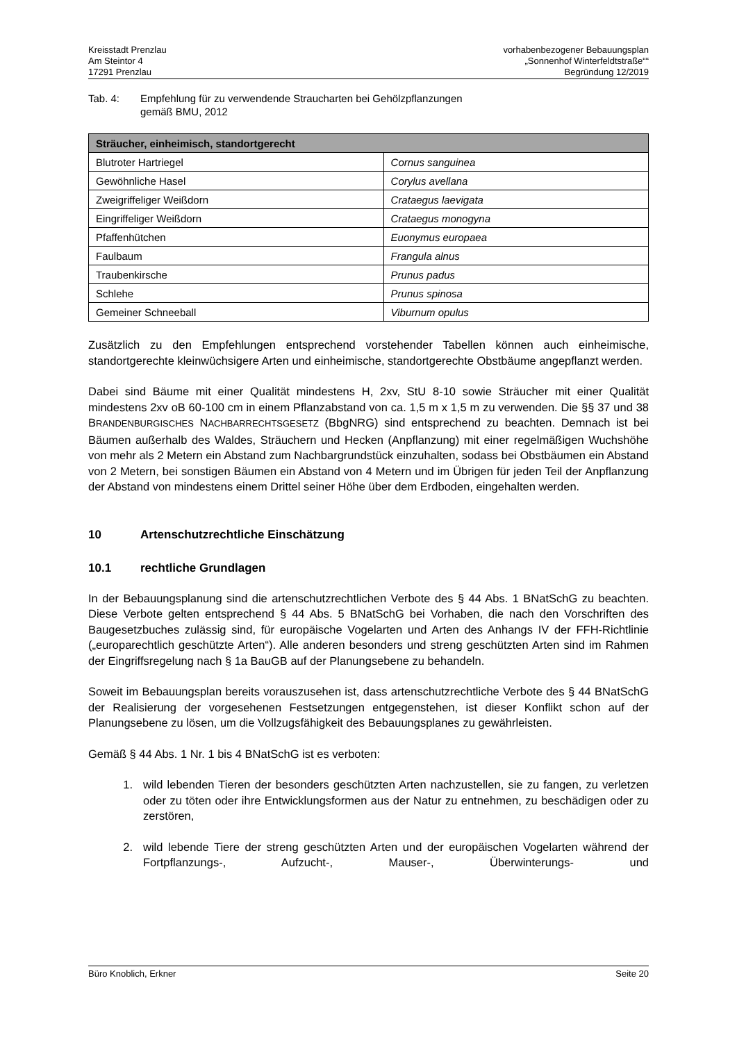Kreisstadt Prenzlau
Am Steintor 4
17291 Prenzlau
vorhabenbezogener Bebauungsplan
„Sonnenhof Winterfeldtstraße““
Begründung 12/2019
Tab. 4: Empfehlung für zu verwendende Straucharten bei Gehölzpflanzungen
gemäß BMU, 2012
| Sträucher, einheimisch, standortgerecht | |
| --- | --- |
| Blutroter Hartriegel | Cornus sanguinea |
| Gewöhnliche Hasel | Corylus avellana |
| Zweigriffeliger Weißdorn | Crataegus laevigata |
| Eingriffeliger Weißdorn | Crataegus monogyna |
| Pfaffenhütchen | Euonymus europaea |
| Faulbaum | Frangula alnus |
| Traubenkirsche | Prunus padus |
| Schlehe | Prunus spinosa |
| Gemeiner Schneeball | Viburnum opulus |
Zusätzlich zu den Empfehlungen entsprechend vorstehender Tabellen können auch einheimische, standortgerechte kleinwüchsigere Arten und einheimische, standortgerechte Obstbäume angepflanzt werden.
Dabei sind Bäume mit einer Qualität mindestens H, 2xv, StU 8-10 sowie Sträucher mit einer Qualität mindestens 2xv oB 60-100 cm in einem Pflanzabstand von ca. 1,5 m x 1,5 m zu verwenden. Die §§ 37 und 38 BRANDENBURGISCHES NACHBARRECHTSGESETZ (BbgNRG) sind entsprechend zu beachten. Demnach ist bei Bäumen außerhalb des Waldes, Sträuchern und Hecken (Anpflanzung) mit einer regelmäßigen Wuchshöhe von mehr als 2 Metern ein Abstand zum Nachbargrundstück einzuhalten, sodass bei Obstbäumen ein Abstand von 2 Metern, bei sonstigen Bäumen ein Abstand von 4 Metern und im Übrigen für jeden Teil der Anpflanzung der Abstand von mindestens einem Drittel seiner Höhe über dem Erdboden, eingehalten werden.
10 Artenschutzrechtliche Einschätzung
10.1 rechtliche Grundlagen
In der Bebauungsplanung sind die artenschutzrechtlichen Verbote des § 44 Abs. 1 BNatSchG zu beachten. Diese Verbote gelten entsprechend § 44 Abs. 5 BNatSchG bei Vorhaben, die nach den Vorschriften des Baugesetzbuches zulässig sind, für europäische Vogelarten und Arten des Anhangs IV der FFH-Richtlinie („europarechtlich geschützte Arten“). Alle anderen besonders und streng geschützten Arten sind im Rahmen der Eingriffsregelung nach § 1a BauGB auf der Planungsebene zu behandeln.
Soweit im Bebauungsplan bereits vorauszusehen ist, dass artenschutzrechtliche Verbote des § 44 BNatSchG der Realisierung der vorgesehenen Festsetzungen entgegenstehen, ist dieser Konflikt schon auf der Planungsebene zu lösen, um die Vollzugsfähigkeit des Bebauungsplanes zu gewährleisten.
Gemäß § 44 Abs. 1 Nr. 1 bis 4 BNatSchG ist es verboten:
1. wild lebenden Tieren der besonders geschützten Arten nachzustellen, sie zu fangen, zu verletzen oder zu töten oder ihre Entwicklungsformen aus der Natur zu entnehmen, zu beschädigen oder zu zerstören,
2. wild lebende Tiere der streng geschützten Arten und der europäischen Vogelarten während der Fortpflanzungs-, Aufzucht-, Mauser-, Überwinterungs- und
Büro Knoblich, Erkner Seite 20